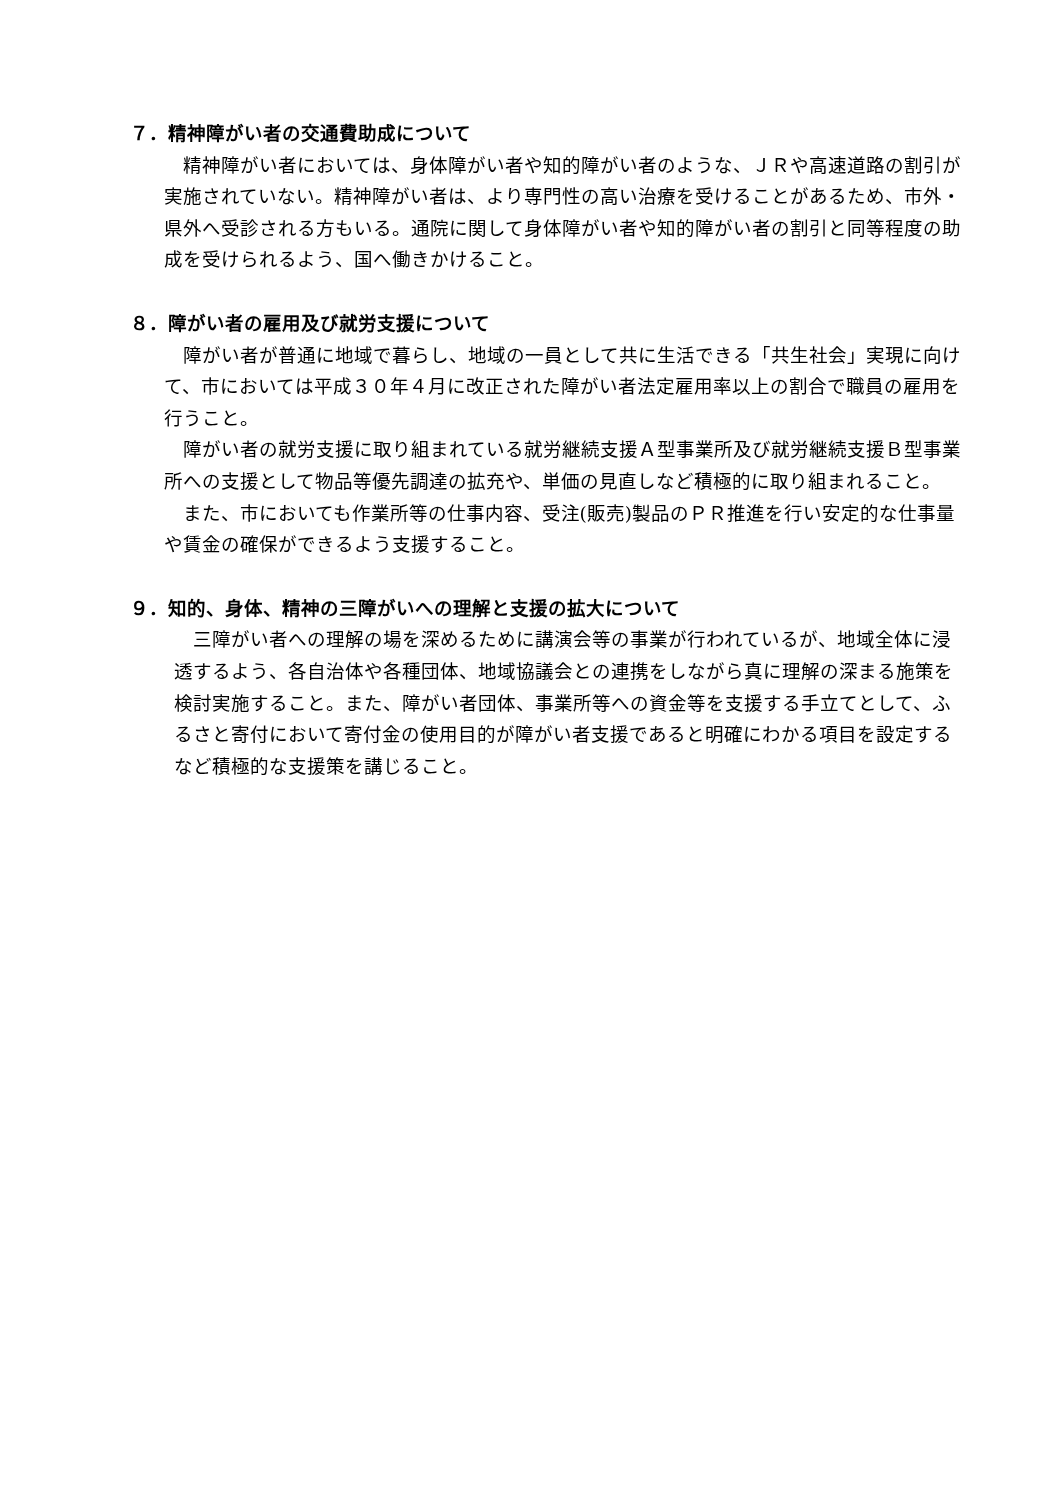７．精神障がい者の交通費助成について
精神障がい者においては、身体障がい者や知的障がい者のような、ＪＲや高速道路の割引が実施されていない。精神障がい者は、より専門性の高い治療を受けることがあるため、市外・県外へ受診される方もいる。通院に関して身体障がい者や知的障がい者の割引と同等程度の助成を受けられるよう、国へ働きかけること。
８．障がい者の雇用及び就労支援について
障がい者が普通に地域で暮らし、地域の一員として共に生活できる「共生社会」実現に向けて、市においては平成３０年４月に改正された障がい者法定雇用率以上の割合で職員の雇用を行うこと。
障がい者の就労支援に取り組まれている就労継続支援Ａ型事業所及び就労継続支援Ｂ型事業所への支援として物品等優先調達の拡充や、単価の見直しなど積極的に取り組まれること。
また、市においても作業所等の仕事内容、受注(販売)製品のＰＲ推進を行い安定的な仕事量や賃金の確保ができるよう支援すること。
９．知的、身体、精神の三障がいへの理解と支援の拡大について
三障がい者への理解の場を深めるために講演会等の事業が行われているが、地域全体に浸透するよう、各自治体や各種団体、地域協議会との連携をしながら真に理解の深まる施策を検討実施すること。また、障がい者団体、事業所等への資金等を支援する手立てとして、ふるさと寄付において寄付金の使用目的が障がい者支援であると明確にわかる項目を設定するなど積極的な支援策を講じること。